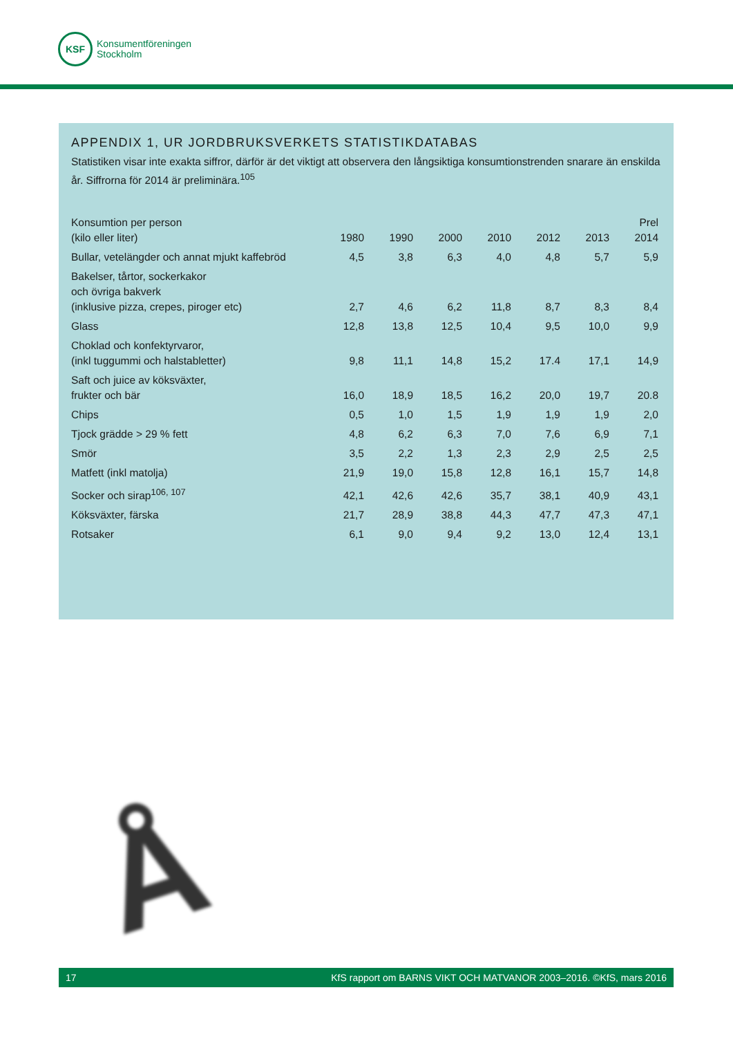KSF
Konsumentföreningen
Stockholm
APPENDIX 1, UR JORDBRUKSVERKETS STATISTIKDATABAS
Statistiken visar inte exakta siffror, därför är det viktigt att observera den långsiktiga konsumtionstrenden snarare än enskilda år. Siffrorna för 2014 är preliminära.<sup>105</sup>
| Konsumtion per person (kilo eller liter) | 1980 | 1990 | 2000 | 2010 | 2012 | 2013 | Prel 2014 |
| --- | --- | --- | --- | --- | --- | --- | --- |
| Bullar, vetelängder och annat mjukt kaffebröd | 4,5 | 3,8 | 6,3 | 4,0 | 4,8 | 5,7 | 5,9 |
| Bakelser, tårtor, sockerkakor och övriga bakverk (inklusive pizza, crepes, piroger etc) | 2,7 | 4,6 | 6,2 | 11,8 | 8,7 | 8,3 | 8,4 |
| Glass | 12,8 | 13,8 | 12,5 | 10,4 | 9,5 | 10,0 | 9,9 |
| Choklad och konfektyrvaror, (inkl tuggummi och halstabletter) | 9,8 | 11,1 | 14,8 | 15,2 | 17.4 | 17,1 | 14,9 |
| Saft och juice av köksväxter, frukter och bär | 16,0 | 18,9 | 18,5 | 16,2 | 20,0 | 19,7 | 20.8 |
| Chips | 0,5 | 1,0 | 1,5 | 1,9 | 1,9 | 1,9 | 2,0 |
| Tjock grädde > 29 % fett | 4,8 | 6,2 | 6,3 | 7,0 | 7,6 | 6,9 | 7,1 |
| Smör | 3,5 | 2,2 | 1,3 | 2,3 | 2,9 | 2,5 | 2,5 |
| Matfett (inkl matolja) | 21,9 | 19,0 | 15,8 | 12,8 | 16,1 | 15,7 | 14,8 |
| Socker och sirap<sup>106, 107</sup> | 42,1 | 42,6 | 42,6 | 35,7 | 38,1 | 40,9 | 43,1 |
| Köksväxter, färska | 21,7 | 28,9 | 38,8 | 44,3 | 47,7 | 47,3 | 47,1 |
| Rotsaker | 6,1 | 9,0 | 9,4 | 9,2 | 13,0 | 12,4 | 13,1 |
Å
17 KfS rapport om BARNS VIKT OCH MATVANOR 2003–2016. ©KfS, mars 2016